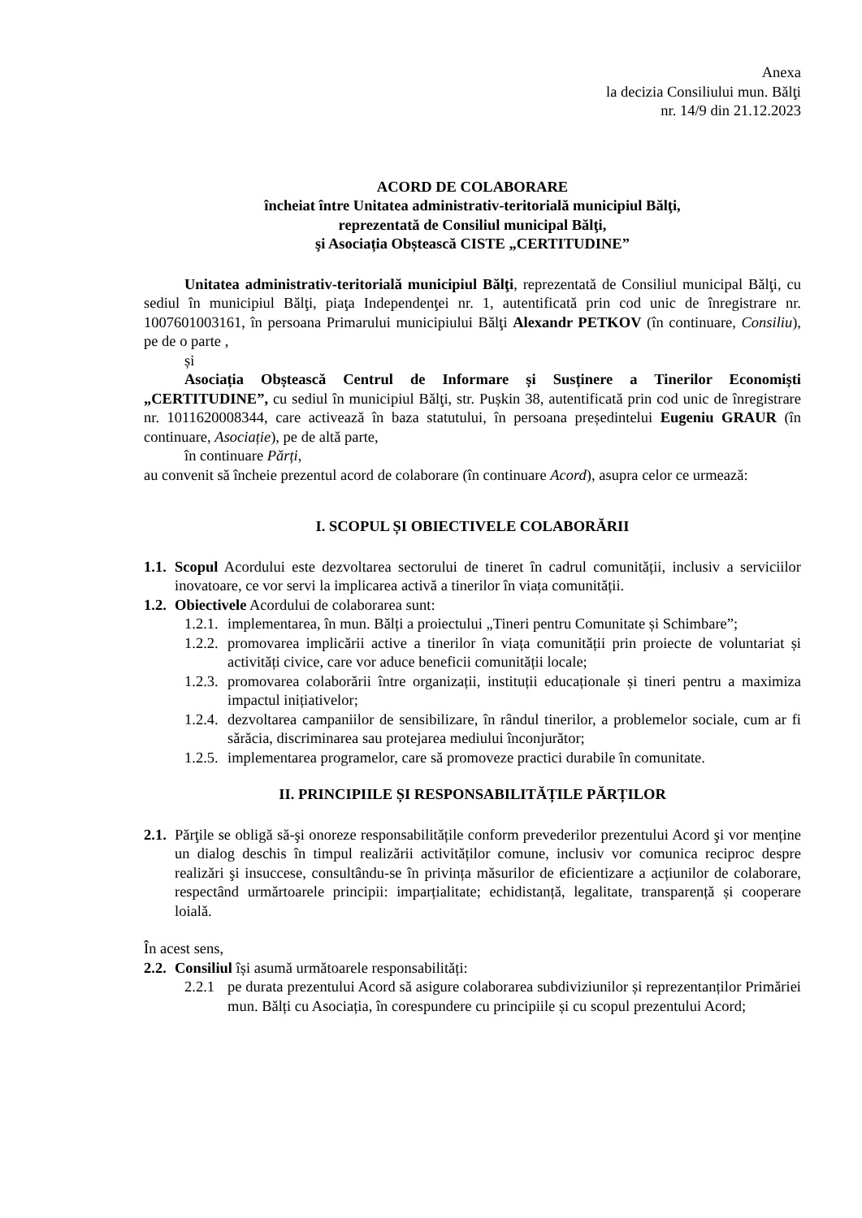Anexa
la decizia Consiliului mun. Bălţi
nr. 14/9 din 21.12.2023
ACORD DE COLABORARE
încheiat între Unitatea administrativ-teritorială municipiul Bălţi,
reprezentată de Consiliul municipal Bălţi,
şi Asociația Obștească CISTE „CERTITUDINE”
Unitatea administrativ-teritorială municipiul Bălţi, reprezentată de Consiliul municipal Bălţi, cu sediul în municipiul Bălţi, piaţa Independenţei nr. 1, autentificată prin cod unic de înregistrare nr. 1007601003161, în persoana Primarului municipiului Bălţi Alexandr PETKOV (în continuare, Consiliu), pe de o parte ,
și
Asociația Obștească Centrul de Informare și Susținere a Tinerilor Economiști „CERTITUDINE”, cu sediul în municipiul Bălţi, str. Pușkin 38, autentificată prin cod unic de înregistrare nr. 1011620008344, care activează în baza statutului, în persoana președintelui Eugeniu GRAUR (în continuare, Asociație), pe de altă parte,
în continuare Părți,
au convenit să încheie prezentul acord de colaborare (în continuare Acord), asupra celor ce urmează:
I. SCOPUL ȘI OBIECTIVELE COLABORĂRII
1.1. Scopul Acordului este dezvoltarea sectorului de tineret în cadrul comunității, inclusiv a serviciilor inovatoare, ce vor servi la implicarea activă a tinerilor în viața comunității.
1.2. Obiectivele Acordului de colaborarea sunt:
1.2.1. implementarea, în mun. Bălți a proiectului „Tineri pentru Comunitate și Schimbare”;
1.2.2. promovarea implicării active a tinerilor în viața comunității prin proiecte de voluntariat și activități civice, care vor aduce beneficii comunității locale;
1.2.3. promovarea colaborării între organizații, instituții educaționale și tineri pentru a maximiza impactul inițiativelor;
1.2.4. dezvoltarea campaniilor de sensibilizare, în rândul tinerilor, a problemelor sociale, cum ar fi sărăcia, discriminarea sau protejarea mediului înconjurător;
1.2.5. implementarea programelor, care să promoveze practici durabile în comunitate.
II. PRINCIPIILE ȘI RESPONSABILITĂȚILE PĂRȚILOR
2.1. Părţile se obligă să-şi onoreze responsabilitățile conform prevederilor prezentului Acord şi vor menține un dialog deschis în timpul realizării activităților comune, inclusiv vor comunica reciproc despre realizări şi insuccese, consultându-se în privința măsurilor de eficientizare a acțiunilor de colaborare, respectând urmărtoarele principii: imparțialitate; echidistanță, legalitate, transparență și cooperare loială.
În acest sens,
2.2. Consiliul își asumă următoarele responsabilități:
2.2.1 pe durata prezentului Acord să asigure colaborarea subdiviziunilor și reprezentanților Primăriei mun. Bălți cu Asociația, în corespundere cu principiile și cu scopul prezentului Acord;